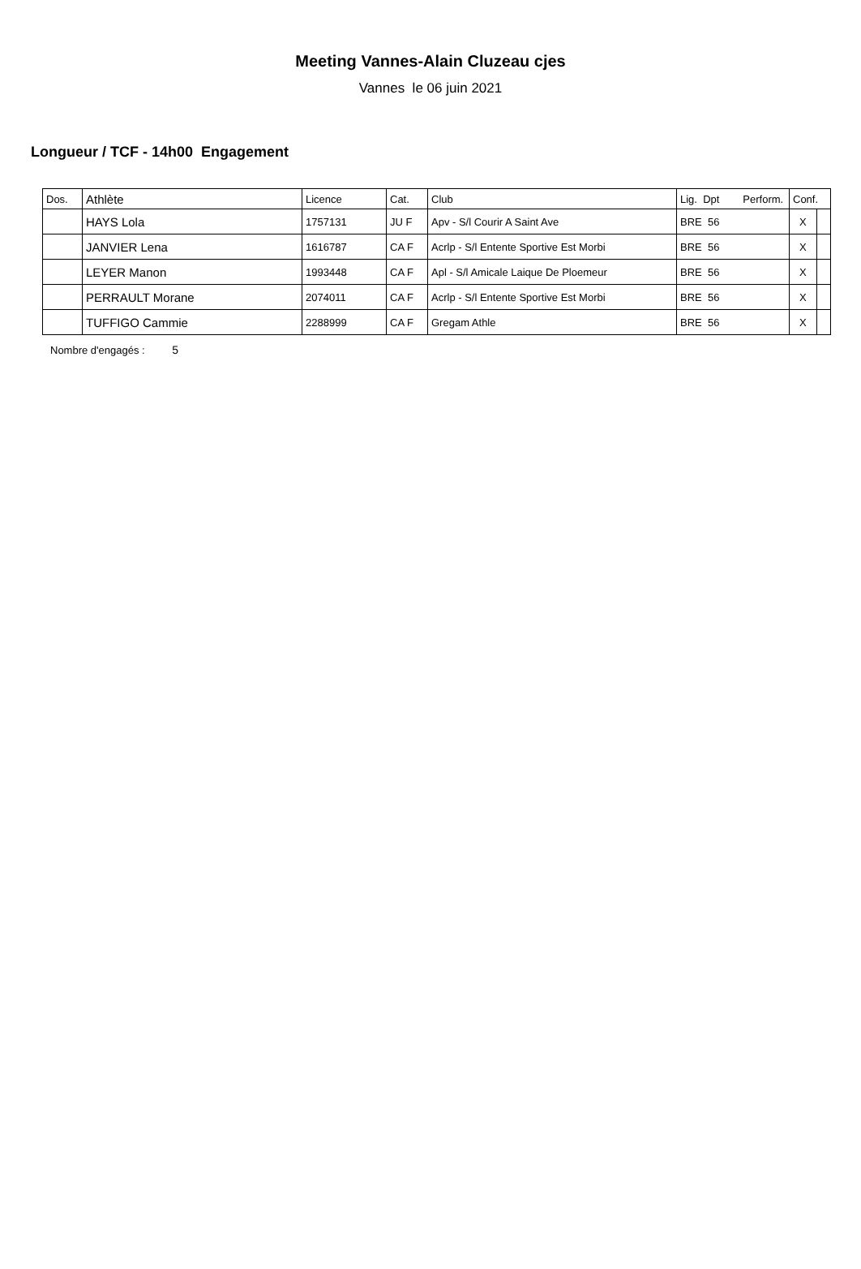Meeting Vannes-Alain Cluzeau cjes
Vannes le 06 juin 2021
Longueur / TCF - 14h00 Engagement
| Dos. | Athlète | Licence | Cat. | Club | Lig. Dpt Perform. | Conf. | |
| --- | --- | --- | --- | --- | --- | --- | --- |
| | HAYS Lola | 1757131 | JU F | Apv - S/l Courir A Saint Ave | BRE 56 | X | |
| | JANVIER Lena | 1616787 | CA F | Acrlp - S/l Entente Sportive Est Morbi | BRE 56 | X | |
| | LEYER Manon | 1993448 | CA F | Apl - S/l Amicale Laique De Ploemeur | BRE 56 | X | |
| | PERRAULT Morane | 2074011 | CA F | Acrlp - S/l Entente Sportive Est Morbi | BRE 56 | X | |
| | TUFFIGO Cammie | 2288999 | CA F | Gregam Athle | BRE 56 | X | |
Nombre d'engagés : 5